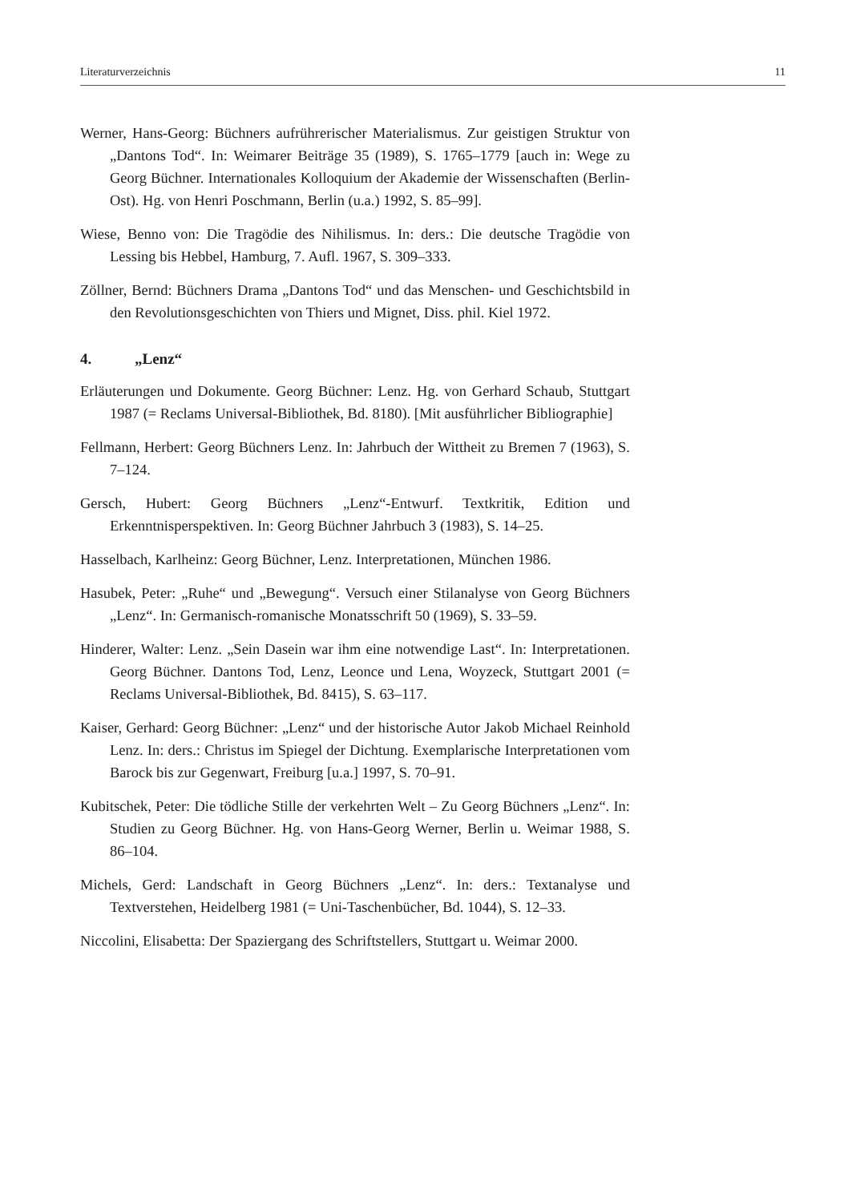Literaturverzeichnis 11
Werner, Hans-Georg: Büchners aufrührerischer Materialismus. Zur geistigen Struktur von „Dantons Tod“. In: Weimarer Beiträge 35 (1989), S. 1765–1779 [auch in: Wege zu Georg Büchner. Internationales Kolloquium der Akademie der Wissenschaften (Berlin-Ost). Hg. von Henri Poschmann, Berlin (u.a.) 1992, S. 85–99].
Wiese, Benno von: Die Tragödie des Nihilismus. In: ders.: Die deutsche Tragödie von Lessing bis Hebbel, Hamburg, 7. Aufl. 1967, S. 309–333.
Zöllner, Bernd: Büchners Drama „Dantons Tod“ und das Menschen- und Geschichtsbild in den Revolutionsgeschichten von Thiers und Mignet, Diss. phil. Kiel 1972.
4. „Lenz“
Erläuterungen und Dokumente. Georg Büchner: Lenz. Hg. von Gerhard Schaub, Stuttgart 1987 (= Reclams Universal-Bibliothek, Bd. 8180). [Mit ausführlicher Bibliographie]
Fellmann, Herbert: Georg Büchners Lenz. In: Jahrbuch der Wittheit zu Bremen 7 (1963), S. 7–124.
Gersch, Hubert: Georg Büchners „Lenz“-Entwurf. Textkritik, Edition und Erkenntnisperspektiven. In: Georg Büchner Jahrbuch 3 (1983), S. 14–25.
Hasselbach, Karlheinz: Georg Büchner, Lenz. Interpretationen, München 1986.
Hasubek, Peter: „Ruhe“ und „Bewegung“. Versuch einer Stilanalyse von Georg Büchners „Lenz“. In: Germanisch-romanische Monatsschrift 50 (1969), S. 33–59.
Hinderer, Walter: Lenz. „Sein Dasein war ihm eine notwendige Last“. In: Interpretationen. Georg Büchner. Dantons Tod, Lenz, Leonce und Lena, Woyzeck, Stuttgart 2001 (= Reclams Universal-Bibliothek, Bd. 8415), S. 63–117.
Kaiser, Gerhard: Georg Büchner: „Lenz“ und der historische Autor Jakob Michael Reinhold Lenz. In: ders.: Christus im Spiegel der Dichtung. Exemplarische Interpretationen vom Barock bis zur Gegenwart, Freiburg [u.a.] 1997, S. 70–91.
Kubitschek, Peter: Die tödliche Stille der verkehrten Welt – Zu Georg Büchners „Lenz“. In: Studien zu Georg Büchner. Hg. von Hans-Georg Werner, Berlin u. Weimar 1988, S. 86–104.
Michels, Gerd: Landschaft in Georg Büchners „Lenz“. In: ders.: Textanalyse und Textverstehen, Heidelberg 1981 (= Uni-Taschenbücher, Bd. 1044), S. 12–33.
Niccolini, Elisabetta: Der Spaziergang des Schriftstellers, Stuttgart u. Weimar 2000.